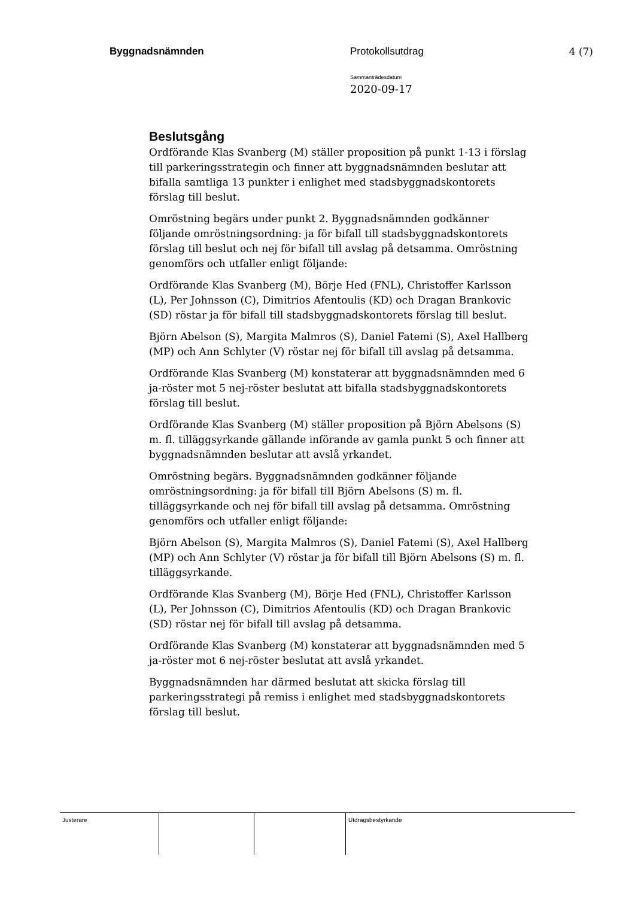Byggnadsnämnden Protokollsutdrag 4 (7)
Sammanträdesdatum
2020-09-17
Beslutsgång
Ordförande Klas Svanberg (M) ställer proposition på punkt 1-13 i förslag till parkeringsstrategin och finner att byggnadsnämnden beslutar att bifalla samtliga 13 punkter i enlighet med stadsbyggnadskontorets förslag till beslut.
Omröstning begärs under punkt 2. Byggnadsnämnden godkänner följande omröstningsordning: ja för bifall till stadsbyggnadskontorets förslag till beslut och nej för bifall till avslag på detsamma. Omröstning genomförs och utfaller enligt följande:
Ordförande Klas Svanberg (M), Börje Hed (FNL), Christoffer Karlsson (L), Per Johnsson (C), Dimitrios Afentoulis (KD) och Dragan Brankovic (SD) röstar ja för bifall till stadsbyggnadskontorets förslag till beslut.
Björn Abelson (S), Margita Malmros (S), Daniel Fatemi (S), Axel Hallberg (MP) och Ann Schlyter (V) röstar nej för bifall till avslag på detsamma.
Ordförande Klas Svanberg (M) konstaterar att byggnadsnämnden med 6 ja-röster mot 5 nej-röster beslutat att bifalla stadsbyggnadskontorets förslag till beslut.
Ordförande Klas Svanberg (M) ställer proposition på Björn Abelsons (S) m. fl. tilläggsyrkande gällande införande av gamla punkt 5 och finner att byggnadsnämnden beslutar att avslå yrkandet.
Omröstning begärs. Byggnadsnämnden godkänner följande omröstningsordning: ja för bifall till Björn Abelsons (S) m. fl. tilläggsyrkande och nej för bifall till avslag på detsamma. Omröstning genomförs och utfaller enligt följande:
Björn Abelson (S), Margita Malmros (S), Daniel Fatemi (S), Axel Hallberg (MP) och Ann Schlyter (V) röstar ja för bifall till Björn Abelsons (S) m. fl. tilläggsyrkande.
Ordförande Klas Svanberg (M), Börje Hed (FNL), Christoffer Karlsson (L), Per Johnsson (C), Dimitrios Afentoulis (KD) och Dragan Brankovic (SD) röstar nej för bifall till avslag på detsamma.
Ordförande Klas Svanberg (M) konstaterar att byggnadsnämnden med 5 ja-röster mot 6 nej-röster beslutat att avslå yrkandet.
Byggnadsnämnden har därmed beslutat att skicka förslag till parkeringsstrategi på remiss i enlighet med stadsbyggnadskontorets förslag till beslut.
Justerare Utdragsbestyrkande